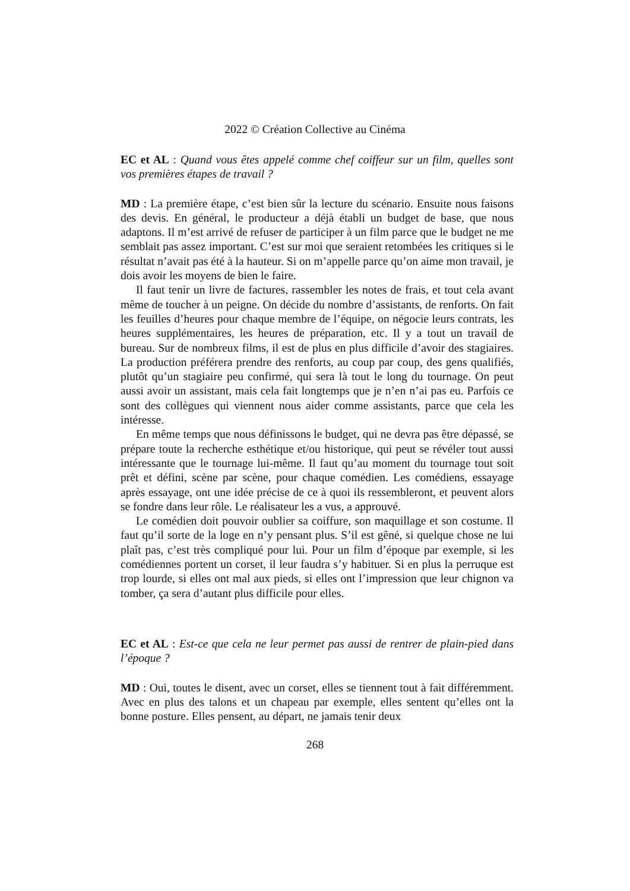2022 © Création Collective au Cinéma
EC et AL : Quand vous êtes appelé comme chef coiffeur sur un film, quelles sont vos premières étapes de travail ?
MD : La première étape, c’est bien sûr la lecture du scénario. Ensuite nous faisons des devis. En général, le producteur a déjà établi un budget de base, que nous adaptons. Il m’est arrivé de refuser de participer à un film parce que le budget ne me semblait pas assez important. C’est sur moi que seraient retombées les critiques si le résultat n’avait pas été à la hauteur. Si on m’appelle parce qu’on aime mon travail, je dois avoir les moyens de bien le faire.
Il faut tenir un livre de factures, rassembler les notes de frais, et tout cela avant même de toucher à un peigne. On décide du nombre d’assistants, de renforts. On fait les feuilles d’heures pour chaque membre de l’équipe, on négocie leurs contrats, les heures supplémentaires, les heures de préparation, etc. Il y a tout un travail de bureau. Sur de nombreux films, il est de plus en plus difficile d’avoir des stagiaires. La production préférera prendre des renforts, au coup par coup, des gens qualifiés, plutôt qu’un stagiaire peu confirmé, qui sera là tout le long du tournage. On peut aussi avoir un assistant, mais cela fait longtemps que je n’en n’ai pas eu. Parfois ce sont des collègues qui viennent nous aider comme assistants, parce que cela les intéresse.
En même temps que nous définissons le budget, qui ne devra pas être dépassé, se prépare toute la recherche esthétique et/ou historique, qui peut se révéler tout aussi intéressante que le tournage lui-même. Il faut qu’au moment du tournage tout soit prêt et défini, scène par scène, pour chaque comédien. Les comédiens, essayage après essayage, ont une idée précise de ce à quoi ils ressembleront, et peuvent alors se fondre dans leur rôle. Le réalisateur les a vus, a approuvé.
Le comédien doit pouvoir oublier sa coiffure, son maquillage et son costume. Il faut qu’il sorte de la loge en n’y pensant plus. S’il est gêné, si quelque chose ne lui plaît pas, c’est très compliqué pour lui. Pour un film d’époque par exemple, si les comédiennes portent un corset, il leur faudra s’y habituer. Si en plus la perruque est trop lourde, si elles ont mal aux pieds, si elles ont l’impression que leur chignon va tomber, ça sera d’autant plus difficile pour elles.
EC et AL : Est-ce que cela ne leur permet pas aussi de rentrer de plain-pied dans l’époque ?
MD : Oui, toutes le disent, avec un corset, elles se tiennent tout à fait différemment. Avec en plus des talons et un chapeau par exemple, elles sentent qu’elles ont la bonne posture. Elles pensent, au départ, ne jamais tenir deux
268